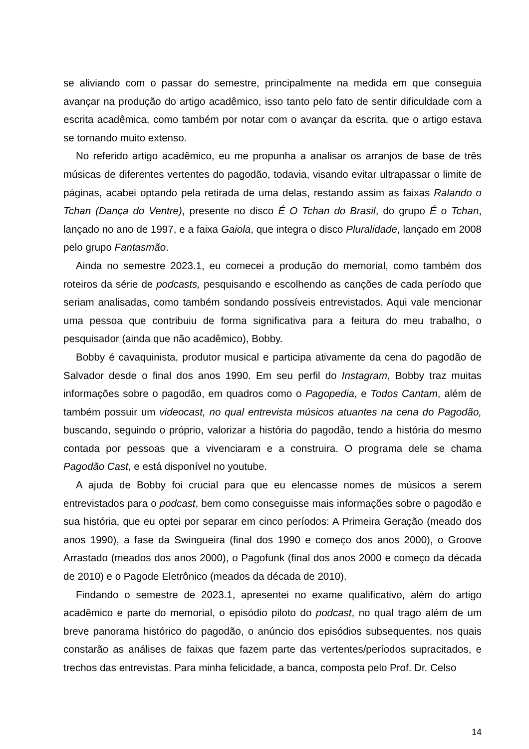se aliviando com o passar do semestre, principalmente na medida em que conseguia avançar na produção do artigo acadêmico, isso tanto pelo fato de sentir dificuldade com a escrita acadêmica, como também por notar com o avançar da escrita, que o artigo estava se tornando muito extenso.
No referido artigo acadêmico, eu me propunha a analisar os arranjos de base de três músicas de diferentes vertentes do pagodão, todavia, visando evitar ultrapassar o limite de páginas, acabei optando pela retirada de uma delas, restando assim as faixas Ralando o Tchan (Dança do Ventre), presente no disco É O Tchan do Brasil, do grupo É o Tchan, lançado no ano de 1997, e a faixa Gaiola, que integra o disco Pluralidade, lançado em 2008 pelo grupo Fantasmão.
Ainda no semestre 2023.1, eu comecei a produção do memorial, como também dos roteiros da série de podcasts, pesquisando e escolhendo as canções de cada período que seriam analisadas, como também sondando possíveis entrevistados. Aqui vale mencionar uma pessoa que contribuiu de forma significativa para a feitura do meu trabalho, o pesquisador (ainda que não acadêmico), Bobby.
Bobby é cavaquinista, produtor musical e participa ativamente da cena do pagodão de Salvador desde o final dos anos 1990. Em seu perfil do Instagram, Bobby traz muitas informações sobre o pagodão, em quadros como o Pagopedia, e Todos Cantam, além de também possuir um videocast, no qual entrevista músicos atuantes na cena do Pagodão, buscando, seguindo o próprio, valorizar a história do pagodão, tendo a história do mesmo contada por pessoas que a vivenciaram e a construira. O programa dele se chama Pagodão Cast, e está disponível no youtube.
A ajuda de Bobby foi crucial para que eu elencasse nomes de músicos a serem entrevistados para o podcast, bem como conseguisse mais informações sobre o pagodão e sua história, que eu optei por separar em cinco períodos: A Primeira Geração (meado dos anos 1990), a fase da Swingueira (final dos 1990 e começo dos anos 2000), o Groove Arrastado (meados dos anos 2000), o Pagofunk (final dos anos 2000 e começo da década de 2010) e o Pagode Eletrônico (meados da década de 2010).
Findando o semestre de 2023.1, apresentei no exame qualificativo, além do artigo acadêmico e parte do memorial, o episódio piloto do podcast, no qual trago além de um breve panorama histórico do pagodão, o anúncio dos episódios subsequentes, nos quais constarão as análises de faixas que fazem parte das vertentes/períodos supracitados, e trechos das entrevistas. Para minha felicidade, a banca, composta pelo Prof. Dr. Celso
14